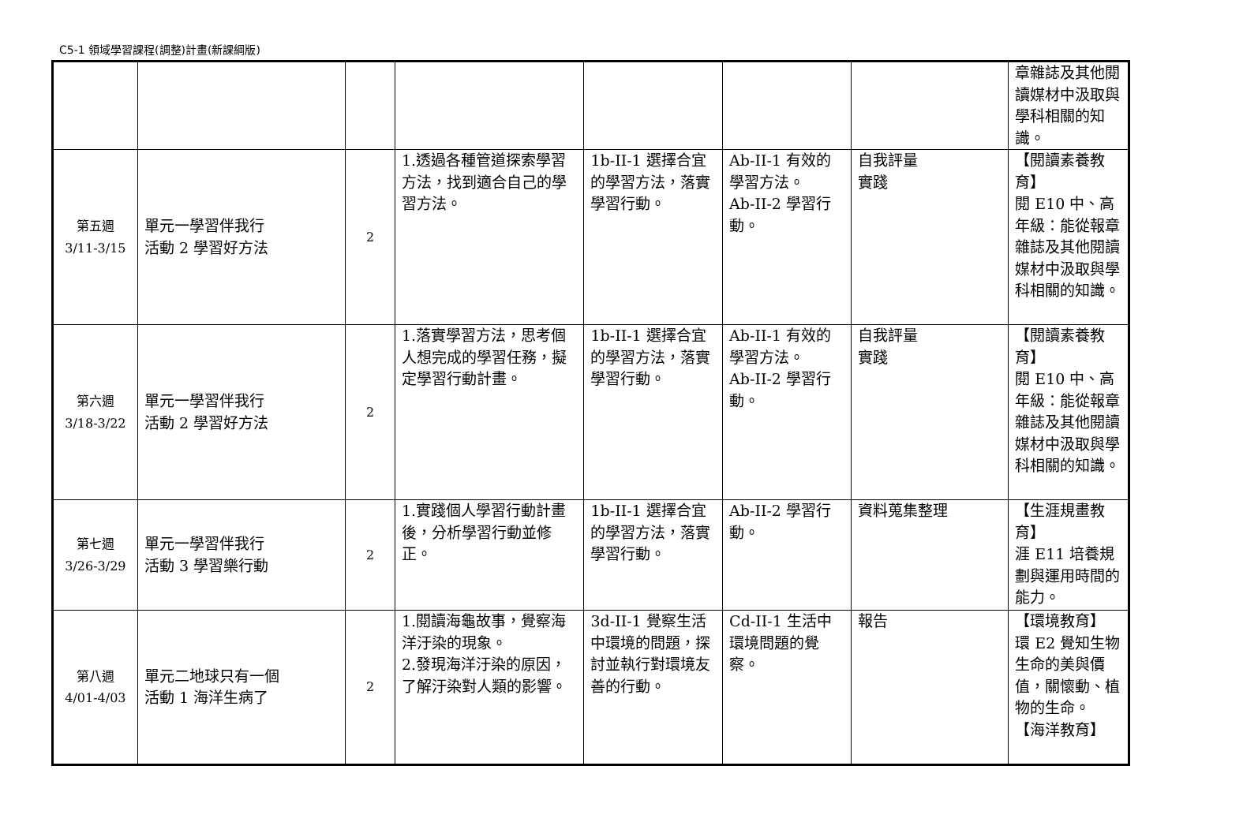C5-1 領域學習課程(調整)計畫(新課綱版)
| | | | | | | | 章雜誌及其他閱讀媒材中汲取與學科相關的知識。 |
| 第五週 3/11-3/15 | 單元一學習伴我行 活動 2 學習好方法 | 2 | 1.透過各種管道探索學習方法，找到適合自己的學習方法。 | 1b-II-1 選擇合宜的學習方法，落實學習行動。 | Ab-II-1 有效的學習方法。 Ab-II-2 學習行動。 | 自我評量 實踐 | 【閱讀素養教育】 閱 E10 中、高年級：能從報章雜誌及其他閱讀媒材中汲取與學科相關的知識。 |
| 第六週 3/18-3/22 | 單元一學習伴我行 活動 2 學習好方法 | 2 | 1.落實學習方法，思考個人想完成的學習任務，擬定學習行動計畫。 | 1b-II-1 選擇合宜的學習方法，落實學習行動。 | Ab-II-1 有效的學習方法。 Ab-II-2 學習行動。 | 自我評量 實踐 | 【閱讀素養教育】 閱 E10 中、高年級：能從報章雜誌及其他閱讀媒材中汲取與學科相關的知識。 |
| 第七週 3/26-3/29 | 單元一學習伴我行 活動 3 學習樂行動 | 2 | 1.實踐個人學習行動計畫後，分析學習行動並修正。 | 1b-II-1 選擇合宜的學習方法，落實學習行動。 | Ab-II-2 學習行動。 | 資料蒐集整理 | 【生涯規畫教育】 涯 E11 培養規劃與運用時間的能力。 |
| 第八週 4/01-4/03 | 單元二地球只有一個 活動 1 海洋生病了 | 2 | 1.閱讀海龜故事，覺察海洋汙染的現象。 2.發現海洋汙染的原因，了解汙染對人類的影響。 | 3d-II-1 覺察生活中環境的問題，探討並執行對環境友善的行動。 | Cd-II-1 生活中環境問題的覺察。 | 報告 | 【環境教育】 環 E2 覺知生物生命的美與價值，關懷動、植物的生命。 【海洋教育】 |